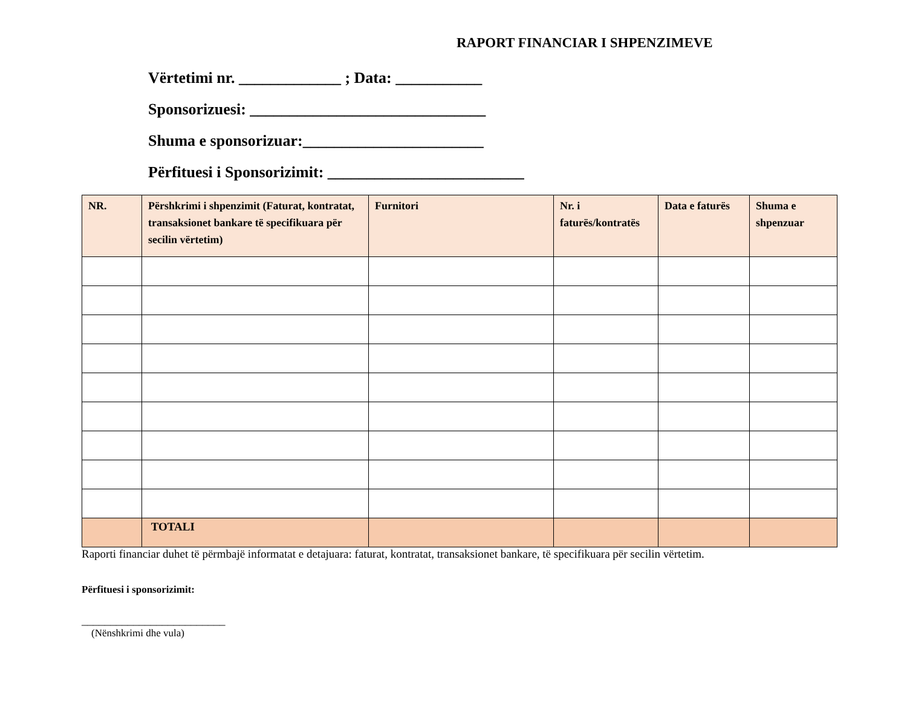RAPORT FINANCIAR I SHPENZIMEVE
Vërtetimi nr. _____________ ; Data: ___________
Sponsorizuesi: ______________________________
Shuma e sponsorizuar:_______________________
Përfituesi i Sponsorizimit: _________________________
| NR. | Përshkrimi i shpenzimit (Faturat, kontratat, transaksionet bankare të specifikuara për secilin vërtetim) | Furnitori | Nr. i faturës/kontratës | Data e faturës | Shuma e shpenzuar |
| --- | --- | --- | --- | --- | --- |
| | TOTALI | | | | |
Raporti financiar duhet të përmbajë informatat e detajuara: faturat, kontratat, transaksionet bankare, të specifikuara për secilin vërtetim.
Përfituesi i sponsorizimit:
_________________________
(Nënshkrimi dhe vula)